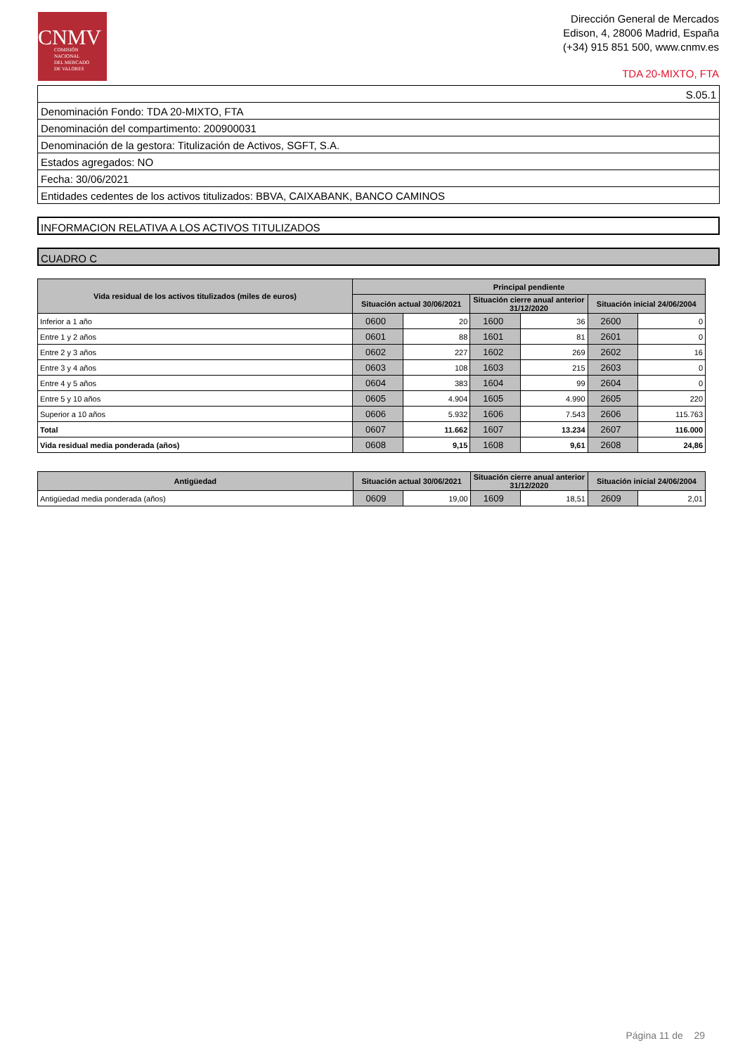CNMV
COMISIÓN
NACIONAL
DEL MERCADO
DE VALORES
Dirección General de Mercados
Edison, 4, 28006 Madrid, España
(+34) 915 851 500, www.cnmv.es
TDA 20-MIXTO, FTA
S.05.1
Denominación Fondo: TDA 20-MIXTO, FTA
Denominación del compartimento: 200900031
Denominación de la gestora: Titulización de Activos, SGFT, S.A.
Estados agregados: NO
Fecha: 30/06/2021
Entidades cedentes de los activos titulizados: BBVA, CAIXABANK, BANCO CAMINOS
INFORMACION RELATIVA A LOS ACTIVOS TITULIZADOS
CUADRO C
| Vida residual de los activos titulizados (miles de euros) | Principal pendiente | | | | | |
| --- | --- | --- | --- | --- | --- | --- |
| | Situación actual 30/06/2021 | | Situación cierre anual anterior 31/12/2020 | | Situación inicial 24/06/2004 | |
| Inferior a 1 año | 0600 | 20 | 1600 | 36 | 2600 | 0 |
| Entre 1 y 2 años | 0601 | 88 | 1601 | 81 | 2601 | 0 |
| Entre 2 y 3 años | 0602 | 227 | 1602 | 269 | 2602 | 16 |
| Entre 3 y 4 años | 0603 | 108 | 1603 | 215 | 2603 | 0 |
| Entre 4 y 5 años | 0604 | 383 | 1604 | 99 | 2604 | 0 |
| Entre 5 y 10 años | 0605 | 4.904 | 1605 | 4.990 | 2605 | 220 |
| Superior a 10 años | 0606 | 5.932 | 1606 | 7.543 | 2606 | 115.763 |
| Total | 0607 | 11.662 | 1607 | 13.234 | 2607 | 116.000 |
| Vida residual media ponderada (años) | 0608 | 9,15 | 1608 | 9,61 | 2608 | 24,86 |
| Antigüedad | Situación actual 30/06/2021 | | Situación cierre anual anterior 31/12/2020 | | Situación inicial 24/06/2004 | |
| --- | --- | --- | --- | --- | --- | --- |
| Antigüedad media ponderada (años) | 0609 | 19,00 | 1609 | 18,51 | 2609 | 2,01 |
Página 11 de 29